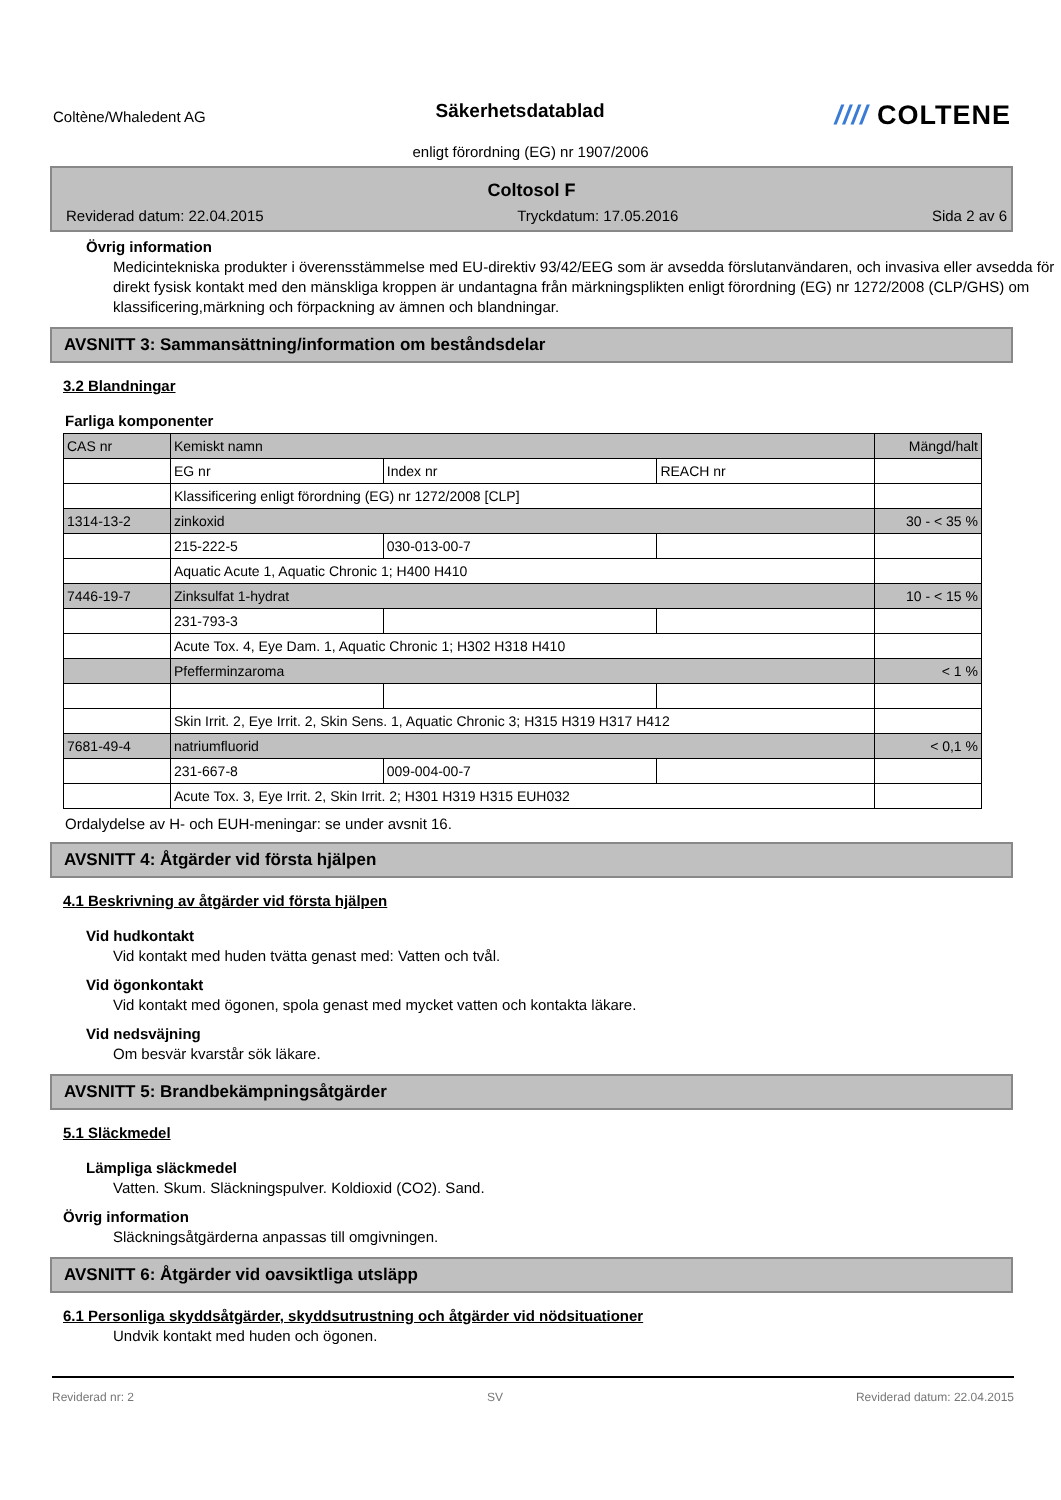Coltène/Whaledent AG
Säkerhetsdatablad
//// COLTENE
enligt förordning (EG) nr 1907/2006
Coltosol F
Reviderad datum: 22.04.2015 Tryckdatum: 17.05.2016 Sida 2 av 6
Övrig information
Medicintekniska produkter i överensstämmelse med EU-direktiv 93/42/EEG som är avsedda förslutanvändaren, och invasiva eller avsedda för direkt fysisk kontakt med den mänskliga kroppen är undantagna från märkningsplikten enligt förordning (EG) nr 1272/2008 (CLP/GHS) om klassificering,märkning och förpackning av ämnen och blandningar.
AVSNITT 3: Sammansättning/information om beståndsdelar
3.2 Blandningar
Farliga komponenter
| CAS nr | Kemiskt namn | | | Mängd/halt |
| | EG nr | Index nr | REACH nr | |
| | Klassificering enligt förordning (EG) nr 1272/2008 [CLP] | | | |
| 1314-13-2 | zinkoxid | | | 30 - < 35 % |
| | 215-222-5 | 030-013-00-7 | | |
| | Aquatic Acute 1, Aquatic Chronic 1; H400 H410 | | | |
| 7446-19-7 | Zinksulfat 1-hydrat | | | 10 - < 15 % |
| | 231-793-3 | | | |
| | Acute Tox. 4, Eye Dam. 1, Aquatic Chronic 1; H302 H318 H410 | | | |
| | Pfefferminzaroma | | | < 1 % |
| | Skin Irrit. 2, Eye Irrit. 2, Skin Sens. 1, Aquatic Chronic 3; H315 H319 H317 H412 | | | |
| 7681-49-4 | natriumfluorid | | | < 0,1 % |
| | 231-667-8 | 009-004-00-7 | | |
| | Acute Tox. 3, Eye Irrit. 2, Skin Irrit. 2; H301 H319 H315 EUH032 | | | |
Ordalydelse av H- och EUH-meningar: se under avsnit 16.
AVSNITT 4: Åtgärder vid första hjälpen
4.1 Beskrivning av åtgärder vid första hjälpen
Vid hudkontakt
Vid kontakt med huden tvätta genast med: Vatten och tvål.
Vid ögonkontakt
Vid kontakt med ögonen, spola genast med mycket vatten och kontakta läkare.
Vid nedsväjning
Om besvär kvarstår sök läkare.
AVSNITT 5: Brandbekämpningsåtgärder
5.1 Släckmedel
Lämpliga släckmedel
Vatten. Skum. Släckningspulver. Koldioxid (CO2). Sand.
Övrig information
Släckningsåtgärderna anpassas till omgivningen.
AVSNITT 6: Åtgärder vid oavsiktliga utsläpp
6.1 Personliga skyddsåtgärder, skyddsutrustning och åtgärder vid nödsituationer
Undvik kontakt med huden och ögonen.
Reviderad nr: 2 SV Reviderad datum: 22.04.2015